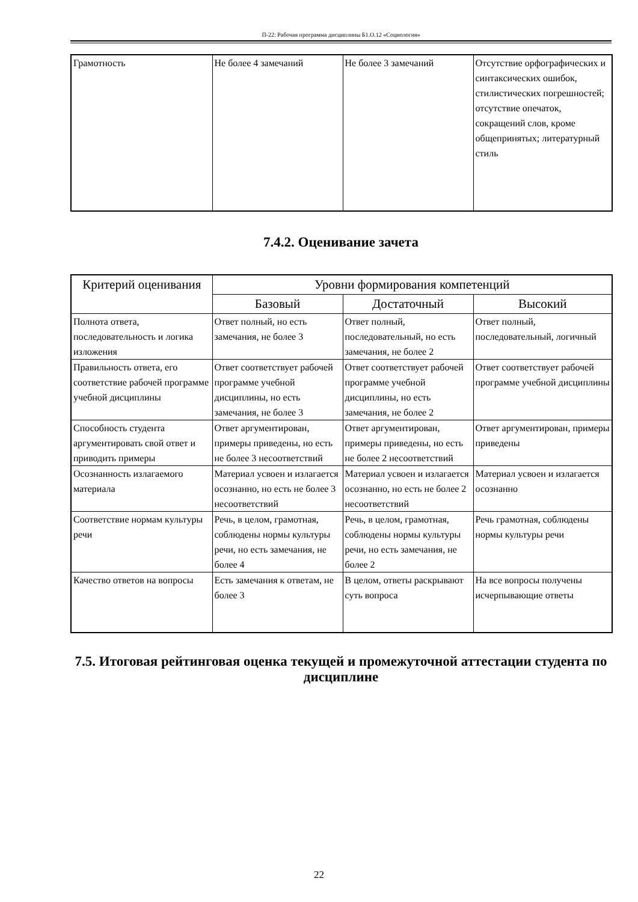П-22: Рабочая программа дисциплины Б1.О.12 «Социология»
| Грамотность | Не более 4 замечаний | Не более 3 замечаний | Отсутствие орфографических и синтаксических ошибок, стилистических погрешностей; отсутствие опечаток, сокращений слов, кроме общепринятых; литературный стиль |
7.4.2. Оценивание зачета
| Критерий оценивания | Уровни формирования компетенций | | |
| --- | --- | --- | --- |
| | Базовый | Достаточный | Высокий |
| Полнота ответа, последовательность и логика изложения | Ответ полный, но есть замечания, не более 3 | Ответ полный, последовательный, но есть замечания, не более 2 | Ответ полный, последовательный, логичный |
| Правильность ответа, его соответствие рабочей программе учебной дисциплины | Ответ соответствует рабочей программе учебной дисциплины, но есть замечания, не более 3 | Ответ соответствует рабочей программе учебной дисциплины, но есть замечания, не более 2 | Ответ соответствует рабочей программе учебной дисциплины |
| Способность студента аргументировать свой ответ и приводить примеры | Ответ аргументирован, примеры приведены, но есть не более 3 несоответствий | Ответ аргументирован, примеры приведены, но есть не более 2 несоответствий | Ответ аргументирован, примеры приведены |
| Осознанность излагаемого материала | Материал усвоен и излагается осознанно, но есть не более 3 несоответствий | Материал усвоен и излагается осознанно, но есть не более 2 несоответствий | Материал усвоен и излагается осознанно |
| Соответствие нормам культуры речи | Речь, в целом, грамотная, соблюдены нормы культуры речи, но есть замечания, не более 4 | Речь, в целом, грамотная, соблюдены нормы культуры речи, но есть замечания, не более 2 | Речь грамотная, соблюдены нормы культуры речи |
| Качество ответов на вопросы | Есть замечания к ответам, не более 3 | В целом, ответы раскрывают суть вопроса | На все вопросы получены исчерпывающие ответы |
7.5. Итоговая рейтинговая оценка текущей и промежуточной аттестации студента по дисциплине
22